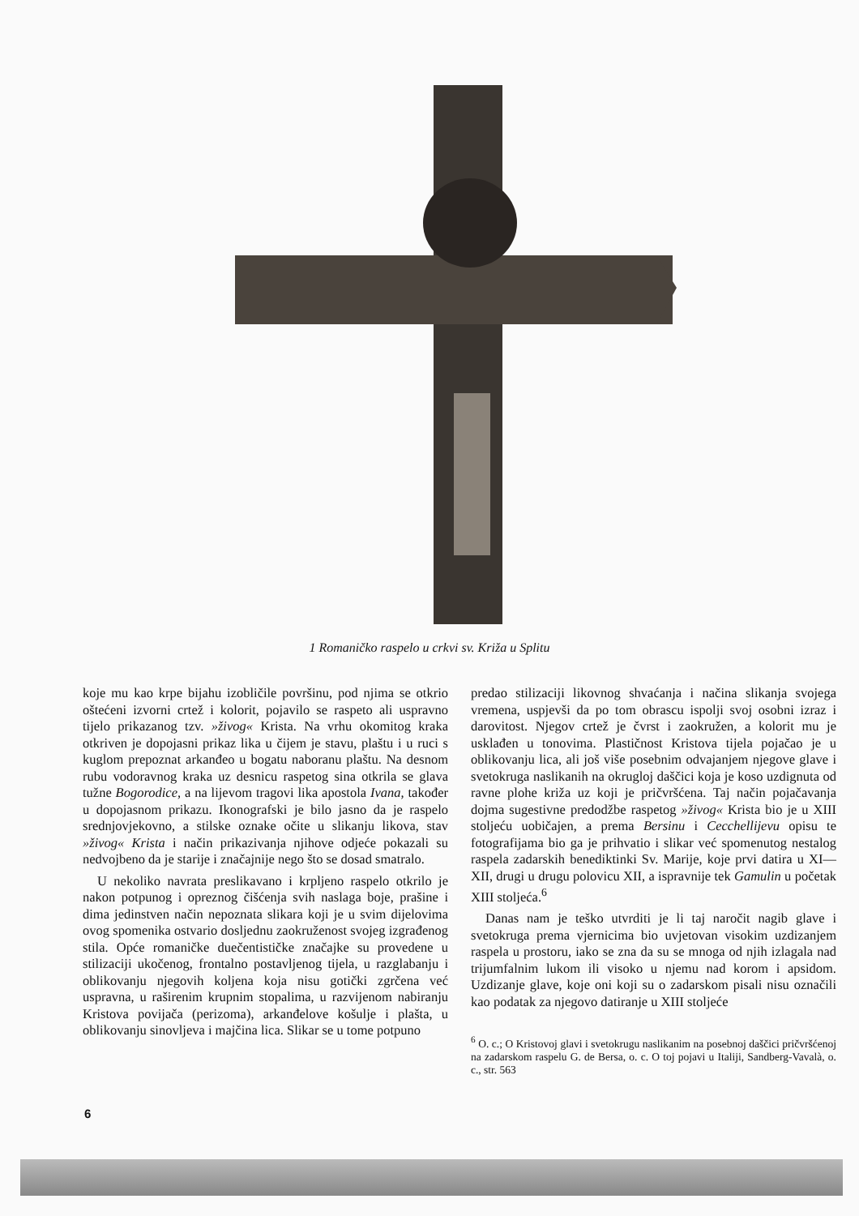1 Romaničko raspelo u crkvi sv. Križa u Splitu
koje mu kao krpe bijahu izobličile površinu, pod njima se otkrio oštećeni izvorni crtež i kolorit, pojavilo se raspeto ali uspravno tijelo prikazanog tzv. »živog« Krista. Na vrhu okomitog kraka otkriven je dopojasni prikaz lika u čijem je stavu, plaštu i u ruci s kuglom prepoznat arkanđeo u bogatu naboranu plaštu. Na desnom rubu vodoravnog kraka uz desnicu raspetog sina otkrila se glava tužne Bogorodice, a na lijevom tragovi lika apostola Ivana, također u dopojasnom prikazu. Ikonografski je bilo jasno da je raspelo srednjovjekovno, a stilske oznake očite u slikanju likova, stav »živog« Krista i način prikazivanja njihove odjeće pokazali su nedvojbeno da je starije i značajnije nego što se dosad smatralo.
U nekoliko navrata preslikavano i krpljeno raspelo otkrilo je nakon potpunog i opreznog čišćenja svih naslaga boje, prašine i dima jedinstven način nepoznata slikara koji je u svim dijelovima ovog spomenika ostvario dosljednu zaokruženost svojeg izgrađenog stila. Opće romaničke duečentističke značajke su provedene u stilizaciji ukočenog, frontalno postavljenog tijela, u razglabanju i oblikovanju njegovih koljena koja nisu gotički zgrčena već uspravna, u raširenim krupnim stopalima, u razvijenom nabiranju Kristova povijača (perizoma), arkanđelove košulje i plašta, u oblikovanju sinovljeva i majčina lica. Slikar se u tome potpuno
predao stilizaciji likovnog shvaćanja i načina slikanja svojega vremena, uspjevši da po tom obrascu ispolji svoj osobni izraz i darovitost. Njegov crtež je čvrst i zaokružen, a kolorit mu je usklađen u tonovima. Plastičnost Kristova tijela pojačao je u oblikovanju lica, ali još više posebnim odvajanjem njegove glave i svetokruga naslikanih na okrugloj daščici koja je koso uzdignuta od ravne plohe križa uz koji je pričvršćena. Taj način pojačavanja dojma sugestivne predodžbe raspetog »živog« Krista bio je u XIII stoljeću uobičajen, a prema Bersinu i Cecchellijevu opisu te fotografijama bio ga je prihvatio i slikar već spomenutog nestalog raspela zadarskih benediktinki Sv. Marije, koje prvi datira u XI—XII, drugi u drugu polovicu XII, a ispravnije tek Gamulin u početak XIII stoljeća.<sup>6</sup>
Danas nam je teško utvrditi je li taj naročit nagib glave i svetokruga prema vjernicima bio uvjetovan visokim uzdizanjem raspela u prostoru, iako se zna da su se mnoga od njih izlagala nad trijumfalnim lukom ili visoko u njemu nad korom i apsidom. Uzdizanje glave, koje oni koji su o zadarskom pisali nisu označili kao podatak za njegovo datiranje u XIII stoljeće
<sup>6</sup> O. c.; O Kristovoj glavi i svetokrugu naslikanim na posebnoj daščici pričvršćenoj na zadarskom raspelu G. de Bersa, o. c. O toj pojavi u Italiji, Sandberg-Vavalà, o. c., str. 563
6